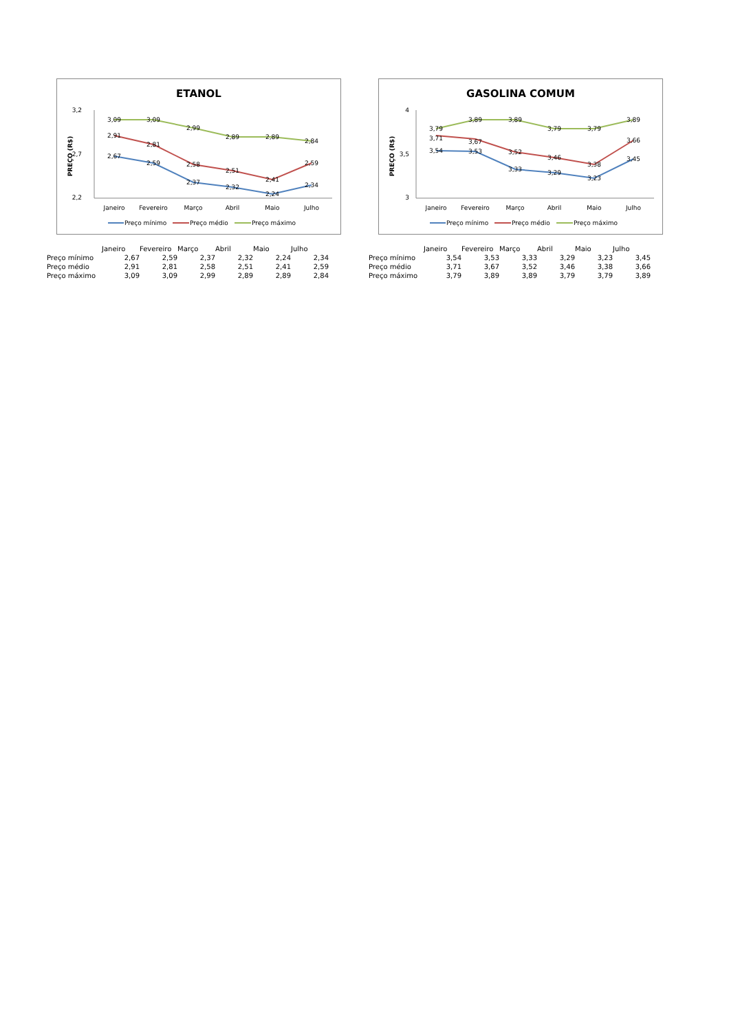ETANOL
3,2
2,7
2,2
PREÇO (R$)
3,09
3,09
2,99
2,89
2,89
2,84
2,91
2,81
2,58
2,51
2,41
2,59
2,67
2,59
2,37
2,32
2,24
2,34
Janeiro
Fevereiro
Março
Abril
Maio
Julho
Preço mínimo
Preço médio
Preço máximo
| | Janeiro | Fevereiro | Março | Abril | Maio | Julho |
| Preço mínimo | 2,67 | 2,59 | 2,37 | 2,32 | 2,24 | 2,34 |
| Preço médio | 2,91 | 2,81 | 2,58 | 2,51 | 2,41 | 2,59 |
| Preço máximo | 3,09 | 3,09 | 2,99 | 2,89 | 2,89 | 2,84 |
GASOLINA COMUM
4
3,5
3
PREÇO (R$)
3,79
3,89
3,89
3,79
3,79
3,89
3,71
3,67
3,52
3,46
3,38
3,66
3,54
3,53
3,33
3,29
3,23
3,45
Janeiro
Fevereiro
Março
Abril
Maio
Julho
Preço mínimo
Preço médio
Preço máximo
| | Janeiro | Fevereiro | Março | Abril | Maio | Julho |
| Preço mínimo | 3,54 | 3,53 | 3,33 | 3,29 | 3,23 | 3,45 |
| Preço médio | 3,71 | 3,67 | 3,52 | 3,46 | 3,38 | 3,66 |
| Preço máximo | 3,79 | 3,89 | 3,89 | 3,79 | 3,79 | 3,89 |